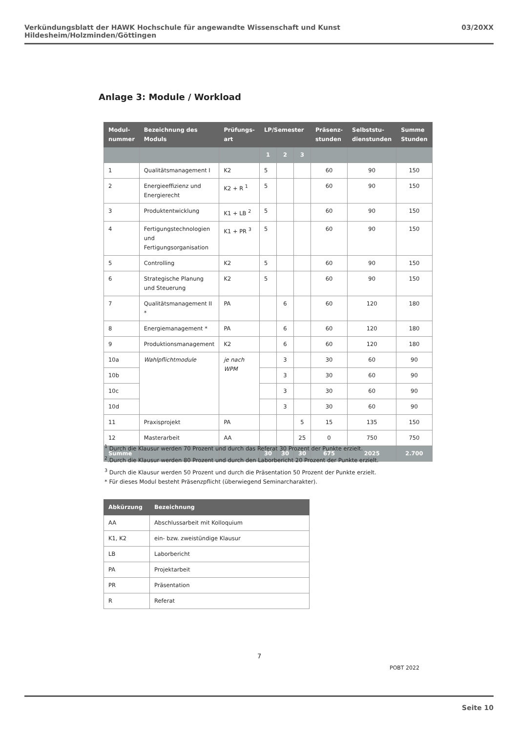Verkündungsblatt der HAWK Hochschule für angewandte Wissenschaft und Kunst Hildesheim/Holzminden/Göttingen 03/20XX
Anlage 3: Module / Workload
| Modul- nummer | Bezeichnung des Moduls | Prüfungs- art | LP/Semester | | | Präsenz- stunden | Selbststu- dienstunden | Summe Stunden |
| --- | --- | --- | --- | --- | --- | --- | --- | --- |
| | | | 1 | 2 | 3 | | | |
| 1 | Qualitätsmanagement I | K2 | 5 | | | 60 | 90 | 150 |
| 2 | Energieeffizienz und Energierecht | K2 + R <sup>1</sup> | 5 | | | 60 | 90 | 150 |
| 3 | Produktentwicklung | K1 + LB <sup>2</sup> | 5 | | | 60 | 90 | 150 |
| 4 | Fertigungstechnologien und Fertigungsorganisation | K1 + PR <sup>3</sup> | 5 | | | 60 | 90 | 150 |
| 5 | Controlling | K2 | 5 | | | 60 | 90 | 150 |
| 6 | Strategische Planung und Steuerung | K2 | 5 | | | 60 | 90 | 150 |
| 7 | Qualitätsmanagement II * | PA | | 6 | | 60 | 120 | 180 |
| 8 | Energiemanagement * | PA | | 6 | | 60 | 120 | 180 |
| 9 | Produktionsmanagement | K2 | | 6 | | 60 | 120 | 180 |
| 10a | Wahlpflichtmodule | je nach WPM | | 3 | | 30 | 60 | 90 |
| 10b | | | | 3 | | 30 | 60 | 90 |
| 10c | | | | 3 | | 30 | 60 | 90 |
| 10d | | | | 3 | | 30 | 60 | 90 |
| 11 | Praxisprojekt | PA | | | 5 | 15 | 135 | 150 |
| 12 | Masterarbeit | AA | | | 25 | 0 | 750 | 750 |
| Summe | | | 30 | 30 | 30 | 675 | 2025 | 2.700 |
<sup>1</sup> Durch die Klausur werden 70 Prozent und durch das Referat 30 Prozent der Punkte erzielt.
<sup>2</sup>.Durch die Klausur werden 80 Prozent und durch den Laborbericht 20 Prozent der Punkte erzielt.
<sup>3</sup> Durch die Klausur werden 50 Prozent und durch die Präsentation 50 Prozent der Punkte erzielt.
* Für dieses Modul besteht Präsenzpflicht (überwiegend Seminarcharakter).
| Abkürzung | Bezeichnung |
| --- | --- |
| AA | Abschlussarbeit mit Kolloquium |
| K1, K2 | ein- bzw. zweistündige Klausur |
| LB | Laborbericht |
| PA | Projektarbeit |
| PR | Präsentation |
| R | Referat |
7
POBT 2022
Seite 10